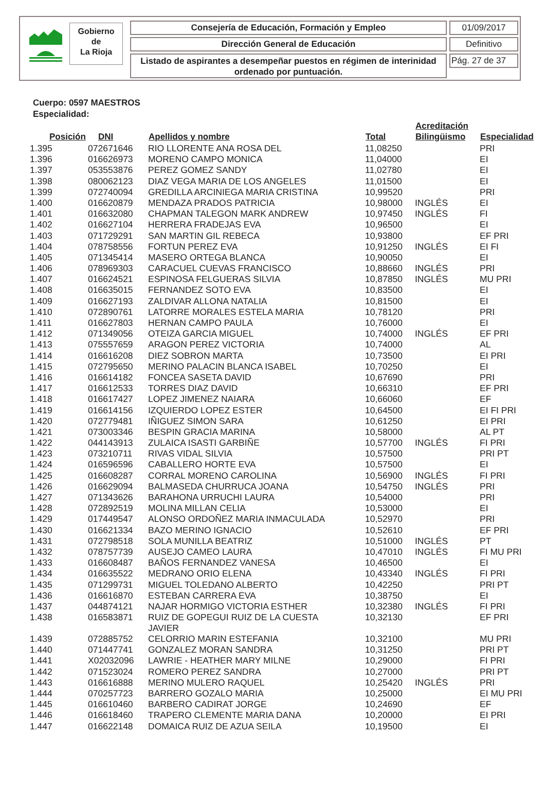Gobierno
de
La Rioja
Consejería de Educación, Formación y Empleo 01/09/2017
Dirección General de Educación Definitivo
Listado de aspirantes a desempeñar puestos en régimen de interinidad
ordenado por puntuación.
Pág. 27 de 37
Cuerpo: 0597 MAESTROS
Especialidad:
| Posición | DNI | Apellidos y nombre | Total | Acreditación Bilingüismo | Especialidad |
| --- | --- | --- | --- | --- | --- |
| 1.395 | 072671646 | RIO LLORENTE ANA ROSA DEL | 11,08250 | | PRI |
| 1.396 | 016626973 | MORENO CAMPO MONICA | 11,04000 | | EI |
| 1.397 | 053553876 | PEREZ GOMEZ SANDY | 11,02780 | | EI |
| 1.398 | 080062123 | DIAZ VEGA MARIA DE LOS ANGELES | 11,01500 | | EI |
| 1.399 | 072740094 | GREDILLA ARCINIEGA MARIA CRISTINA | 10,99520 | | PRI |
| 1.400 | 016620879 | MENDAZA PRADOS PATRICIA | 10,98000 | INGLÉS | EI |
| 1.401 | 016632080 | CHAPMAN TALEGON MARK ANDREW | 10,97450 | INGLÉS | FI |
| 1.402 | 016627104 | HERRERA FRADEJAS EVA | 10,96500 | | EI |
| 1.403 | 071729291 | SAN MARTIN GIL REBECA | 10,93800 | | EF PRI |
| 1.404 | 078758556 | FORTUN PEREZ EVA | 10,91250 | INGLÉS | EI FI |
| 1.405 | 071345414 | MASERO ORTEGA BLANCA | 10,90050 | | EI |
| 1.406 | 078969303 | CARACUEL CUEVAS FRANCISCO | 10,88660 | INGLÉS | PRI |
| 1.407 | 016624521 | ESPINOSA FELGUERAS SILVIA | 10,87850 | INGLÉS | MU PRI |
| 1.408 | 016635015 | FERNANDEZ SOTO EVA | 10,83500 | | EI |
| 1.409 | 016627193 | ZALDIVAR ALLONA NATALIA | 10,81500 | | EI |
| 1.410 | 072890761 | LATORRE MORALES ESTELA MARIA | 10,78120 | | PRI |
| 1.411 | 016627803 | HERNAN CAMPO PAULA | 10,76000 | | EI |
| 1.412 | 071349056 | OTEIZA GARCIA MIGUEL | 10,74000 | INGLÉS | EF PRI |
| 1.413 | 075557659 | ARAGON PEREZ VICTORIA | 10,74000 | | AL |
| 1.414 | 016616208 | DIEZ SOBRON MARTA | 10,73500 | | EI PRI |
| 1.415 | 072795650 | MERINO PALACIN BLANCA ISABEL | 10,70250 | | EI |
| 1.416 | 016614182 | FONCEA SASETA DAVID | 10,67690 | | PRI |
| 1.417 | 016612533 | TORRES DIAZ DAVID | 10,66310 | | EF PRI |
| 1.418 | 016617427 | LOPEZ JIMENEZ NAIARA | 10,66060 | | EF |
| 1.419 | 016614156 | IZQUIERDO LOPEZ ESTER | 10,64500 | | EI FI PRI |
| 1.420 | 072779481 | IÑIGUEZ SIMON SARA | 10,61250 | | EI PRI |
| 1.421 | 073003346 | BESPIN GRACIA MARINA | 10,58000 | | AL PT |
| 1.422 | 044143913 | ZULAICA ISASTI GARBIÑE | 10,57700 | INGLÉS | FI PRI |
| 1.423 | 073210711 | RIVAS VIDAL SILVIA | 10,57500 | | PRI PT |
| 1.424 | 016596596 | CABALLERO HORTE EVA | 10,57500 | | EI |
| 1.425 | 016608287 | CORRAL MORENO CAROLINA | 10,56900 | INGLÉS | FI PRI |
| 1.426 | 016629094 | BALMASEDA CHURRUCA JOANA | 10,54750 | INGLÉS | PRI |
| 1.427 | 071343626 | BARAHONA URRUCHI LAURA | 10,54000 | | PRI |
| 1.428 | 072892519 | MOLINA MILLAN CELIA | 10,53000 | | EI |
| 1.429 | 017449547 | ALONSO ORDOÑEZ MARIA INMACULADA | 10,52970 | | PRI |
| 1.430 | 016621334 | BAZO MERINO IGNACIO | 10,52610 | | EF PRI |
| 1.431 | 072798518 | SOLA MUNILLA BEATRIZ | 10,51000 | INGLÉS | PT |
| 1.432 | 078757739 | AUSEJO CAMEO LAURA | 10,47010 | INGLÉS | FI MU PRI |
| 1.433 | 016608487 | BAÑOS FERNANDEZ VANESA | 10,46500 | | EI |
| 1.434 | 016635522 | MEDRANO ORIO ELENA | 10,43340 | INGLÉS | FI PRI |
| 1.435 | 071299731 | MIGUEL TOLEDANO ALBERTO | 10,42250 | | PRI PT |
| 1.436 | 016616870 | ESTEBAN CARRERA EVA | 10,38750 | | EI |
| 1.437 | 044874121 | NAJAR HORMIGO VICTORIA ESTHER | 10,32380 | INGLÉS | FI PRI |
| 1.438 | 016583871 | RUIZ DE GOPEGUI RUIZ DE LA CUESTA JAVIER | 10,32130 | | EF PRI |
| 1.439 | 072885752 | CELORRIO MARIN ESTEFANIA | 10,32100 | | MU PRI |
| 1.440 | 071447741 | GONZALEZ MORAN SANDRA | 10,31250 | | PRI PT |
| 1.441 | X02032096 | LAWRIE - HEATHER MARY MILNE | 10,29000 | | FI PRI |
| 1.442 | 071523024 | ROMERO PEREZ SANDRA | 10,27000 | | PRI PT |
| 1.443 | 016616888 | MERINO MULERO RAQUEL | 10,25420 | INGLÉS | PRI |
| 1.444 | 070257723 | BARRERO GOZALO MARIA | 10,25000 | | EI MU PRI |
| 1.445 | 016610460 | BARBERO CADIRAT JORGE | 10,24690 | | EF |
| 1.446 | 016618460 | TRAPERO CLEMENTE MARIA DANA | 10,20000 | | EI PRI |
| 1.447 | 016622148 | DOMAICA RUIZ DE AZUA SEILA | 10,19500 | | EI |